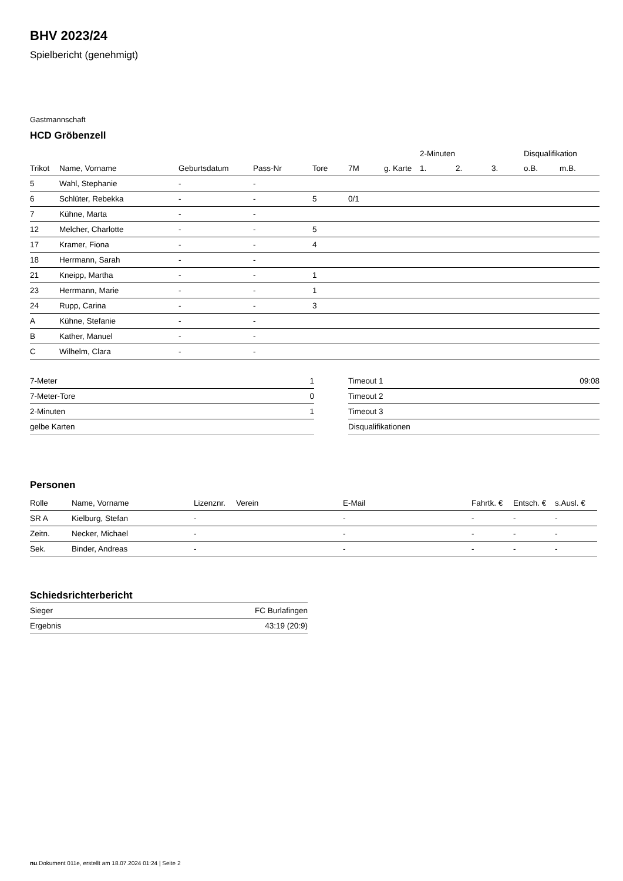BHV 2023/24
Spielbericht (genehmigt)
Gastmannschaft
HCD Gröbenzell
| | | | | | | | 2-Minuten | | | Disqualifikation | |
| --- | --- | --- | --- | --- | --- | --- | --- | --- | --- | --- | --- |
| Trikot | Name, Vorname | Geburtsdatum | Pass-Nr | Tore | 7M | g. Karte | 1. | 2. | 3. | o.B. | m.B. |
| 5 | Wahl, Stephanie | - | - | | | | | | | | |
| 6 | Schlüter, Rebekka | - | - | 5 | 0/1 | | | | | | |
| 7 | Kühne, Marta | - | - | | | | | | | | |
| 12 | Melcher, Charlotte | - | - | 5 | | | | | | | |
| 17 | Kramer, Fiona | - | - | 4 | | | | | | | |
| 18 | Herrmann, Sarah | - | - | | | | | | | | |
| 21 | Kneipp, Martha | - | - | 1 | | | | | | | |
| 23 | Herrmann, Marie | - | - | 1 | | | | | | | |
| 24 | Rupp, Carina | - | - | 3 | | | | | | | |
| A | Kühne, Stefanie | - | - | | | | | | | | |
| B | Kather, Manuel | - | - | | | | | | | | |
| C | Wilhelm, Clara | - | - | | | | | | | | |
| 7-Meter | 1 |
| 7-Meter-Tore | 0 |
| 2-Minuten | 1 |
| gelbe Karten | |
| Timeout 1 | 09:08 |
| Timeout 2 | |
| Timeout 3 | |
| Disqualifikationen | |
Personen
| Rolle | Name, Vorname | Lizenznr. | Verein | E-Mail | Fahrtk. € | Entsch. € | s.Ausl. € |
| --- | --- | --- | --- | --- | --- | --- | --- |
| SR A | Kielburg, Stefan | - | | - | - | - | - |
| Zeitn. | Necker, Michael | - | | - | - | - | - |
| Sek. | Binder, Andreas | - | | - | - | - | - |
Schiedsrichterbericht
| Sieger | FC Burlafingen |
| Ergebnis | 43:19 (20:9) |
nu.Dokument 011e, erstellt am 18.07.2024 01:24 | Seite 2